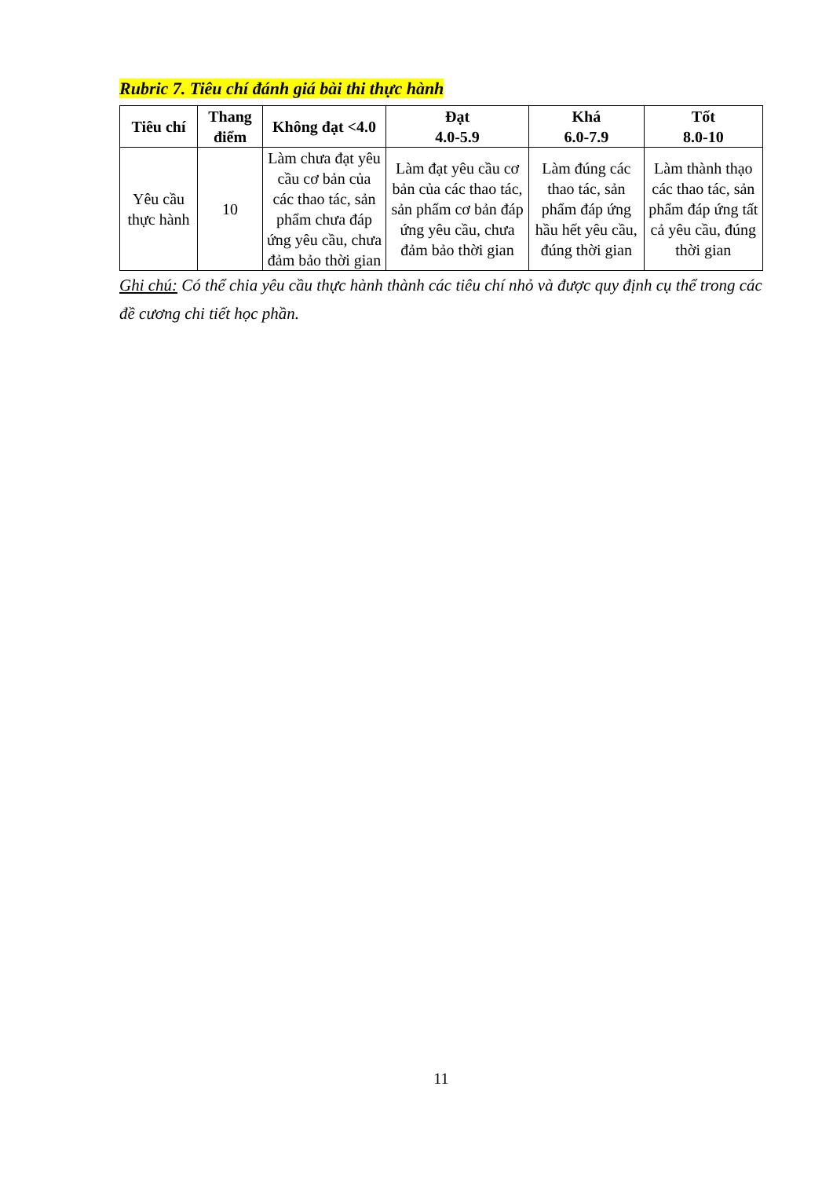Rubric 7. Tiêu chí đánh giá bài thi thực hành
| Tiêu chí | Thang điểm | Không đạt <4.0 | Đạt 4.0-5.9 | Khá 6.0-7.9 | Tốt 8.0-10 |
| --- | --- | --- | --- | --- | --- |
| Yêu cầu thực hành | 10 | Làm chưa đạt yêu cầu cơ bản của các thao tác, sản phẩm chưa đáp ứng yêu cầu, chưa đảm bảo thời gian | Làm đạt yêu cầu cơ bản của các thao tác, sản phẩm cơ bản đáp ứng yêu cầu, chưa đảm bảo thời gian | Làm đúng các thao tác, sản phẩm đáp ứng hầu hết yêu cầu, đúng thời gian | Làm thành thạo các thao tác, sản phẩm đáp ứng tất cả yêu cầu, đúng thời gian |
Ghi chú: Có thể chia yêu cầu thực hành thành các tiêu chí nhỏ và được quy định cụ thể trong các đề cương chi tiết học phần.
11